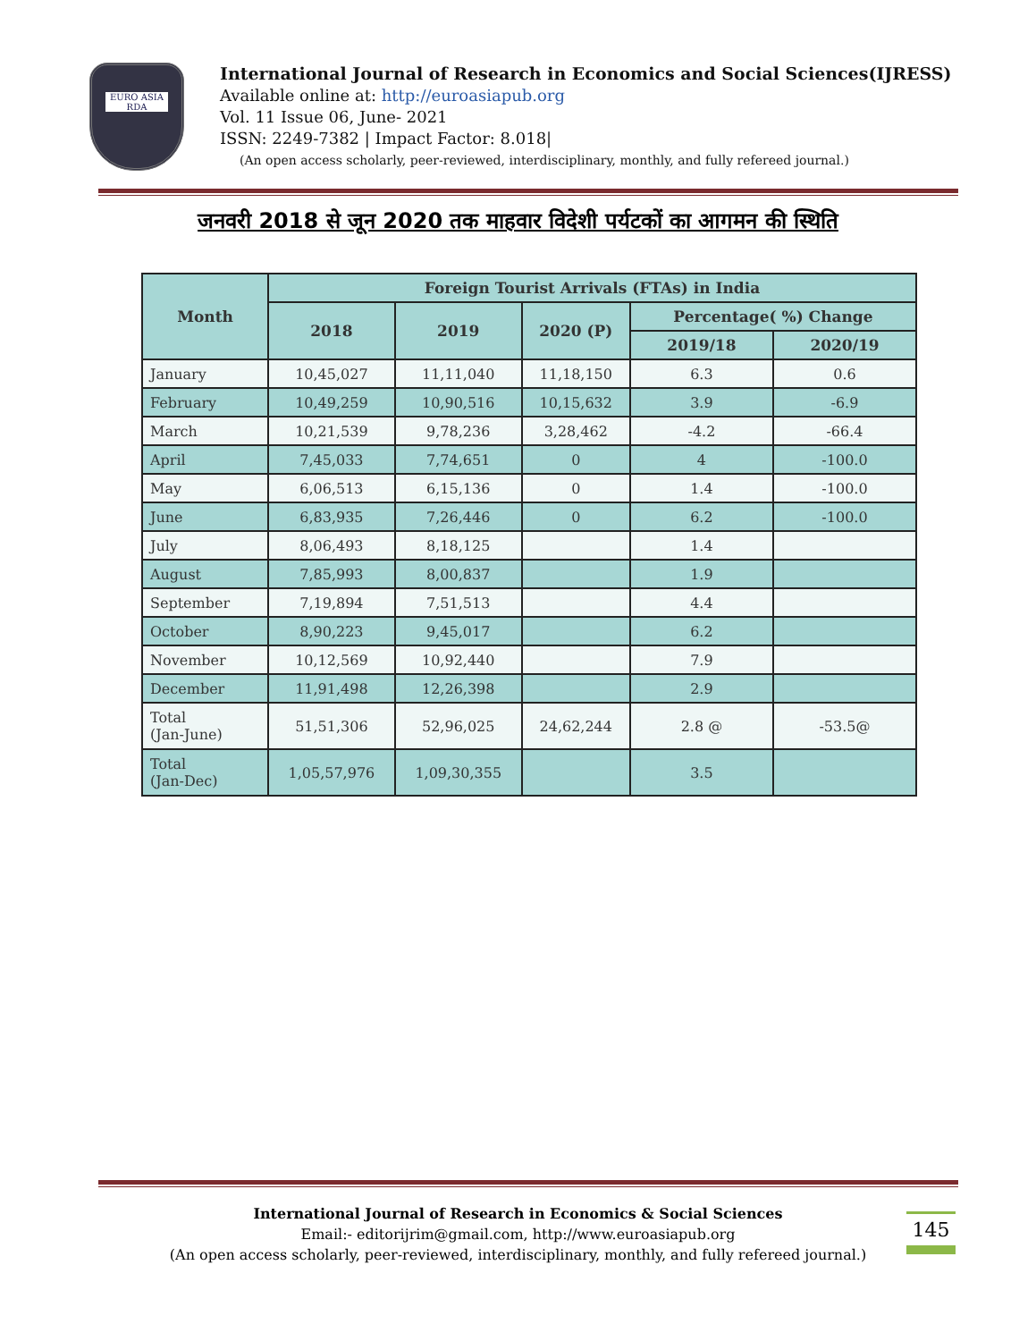EURO ASIA RDA
International Journal of Research in Economics and Social Sciences(IJRESS)
Available online at: http://euroasiapub.org
Vol. 11 Issue 06, June- 2021
ISSN: 2249-7382 | Impact Factor: 8.018|
(An open access scholarly, peer-reviewed, interdisciplinary, monthly, and fully refereed journal.)
जनवरी 2018 से जून 2020 तक माहवार विदेशी पर्यटकों का आगमन की स्थिति
| Month | Foreign Tourist Arrivals (FTAs) in India | | | | |
| --- | --- | --- | --- | --- | --- |
| | 2018 | 2019 | 2020 (P) | Percentage( %) Change | |
| | | | | 2019/18 | 2020/19 |
| January | 10,45,027 | 11,11,040 | 11,18,150 | 6.3 | 0.6 |
| February | 10,49,259 | 10,90,516 | 10,15,632 | 3.9 | -6.9 |
| March | 10,21,539 | 9,78,236 | 3,28,462 | -4.2 | -66.4 |
| April | 7,45,033 | 7,74,651 | 0 | 4 | -100.0 |
| May | 6,06,513 | 6,15,136 | 0 | 1.4 | -100.0 |
| June | 6,83,935 | 7,26,446 | 0 | 6.2 | -100.0 |
| July | 8,06,493 | 8,18,125 | | 1.4 | |
| August | 7,85,993 | 8,00,837 | | 1.9 | |
| September | 7,19,894 | 7,51,513 | | 4.4 | |
| October | 8,90,223 | 9,45,017 | | 6.2 | |
| November | 10,12,569 | 10,92,440 | | 7.9 | |
| December | 11,91,498 | 12,26,398 | | 2.9 | |
| Total (Jan-June) | 51,51,306 | 52,96,025 | 24,62,244 | 2.8 @ | -53.5@ |
| Total (Jan-Dec) | 1,05,57,976 | 1,09,30,355 | | 3.5 | |
145
International Journal of Research in Economics & Social Sciences
Email:- editorijrim@gmail.com, http://www.euroasiapub.org
(An open access scholarly, peer-reviewed, interdisciplinary, monthly, and fully refereed journal.)